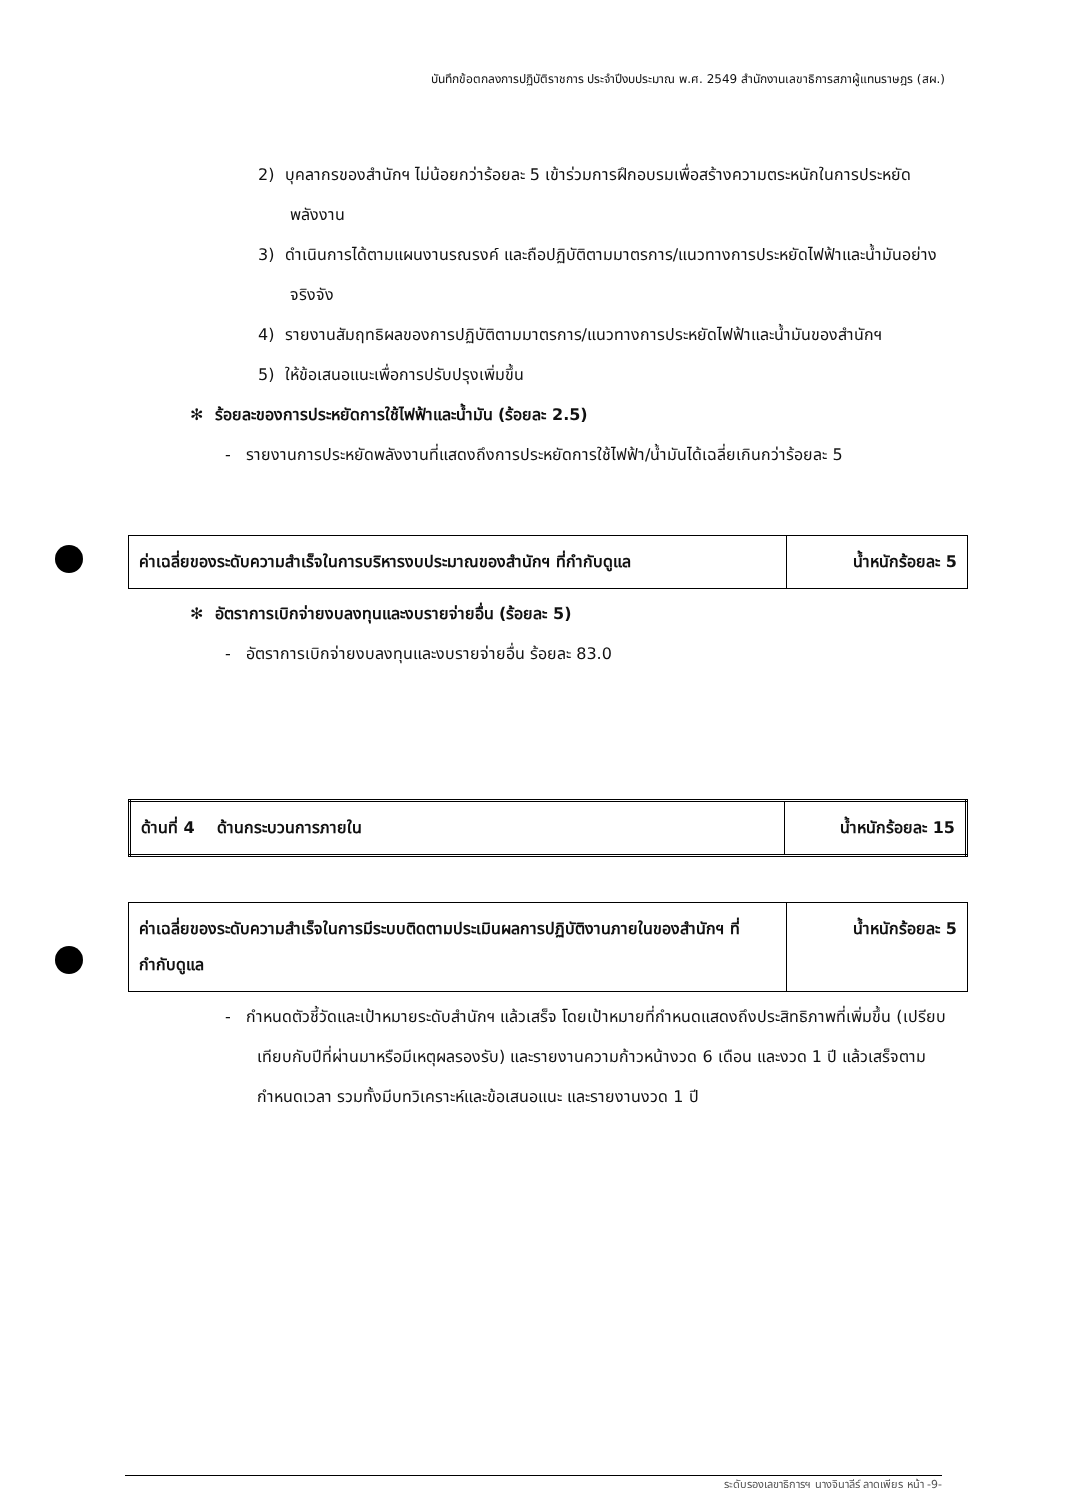บันทึกข้อตกลงการปฏิบัติราชการ ประจำปีงบประมาณ พ.ศ. 2549 สำนักงานเลขาธิการสภาผู้แทนราษฎร (สผ.)
2) บุคลากรของสำนักฯ ไม่น้อยกว่าร้อยละ 5 เข้าร่วมการฝึกอบรมเพื่อสร้างความตระหนักในการประหยัดพลังงาน
3) ดำเนินการได้ตามแผนงานรณรงค์ และถือปฏิบัติตามมาตรการ/แนวทางการประหยัดไฟฟ้าและน้ำมันอย่างจริงจัง
4) รายงานสัมฤทธิผลของการปฏิบัติตามมาตรการ/แนวทางการประหยัดไฟฟ้าและน้ำมันของสำนักฯ
5) ให้ข้อเสนอแนะเพื่อการปรับปรุงเพิ่มขึ้น
✻ ร้อยละของการประหยัดการใช้ไฟฟ้าและน้ำมัน (ร้อยละ 2.5)
- รายงานการประหยัดพลังงานที่แสดงถึงการประหยัดการใช้ไฟฟ้า/น้ำมันได้เฉลี่ยเกินกว่าร้อยละ 5
| ค่าเฉลี่ยของระดับความสำเร็จในการบริหารงบประมาณของสำนักฯ ที่กำกับดูแล | น้ำหนักร้อยละ 5 |
✻ อัตราการเบิกจ่ายงบลงทุนและงบรายจ่ายอื่น (ร้อยละ 5)
- อัตราการเบิกจ่ายงบลงทุนและงบรายจ่ายอื่น ร้อยละ 83.0
| ด้านที่ 4 ด้านกระบวนการภายใน | น้ำหนักร้อยละ 15 |
| ค่าเฉลี่ยของระดับความสำเร็จในการมีระบบติดตามประเมินผลการปฏิบัติงานภายในของสำนักฯ ที่กำกับดูแล | น้ำหนักร้อยละ 5 |
- กำหนดตัวชี้วัดและเป้าหมายระดับสำนักฯ แล้วเสร็จ โดยเป้าหมายที่กำหนดแสดงถึงประสิทธิภาพที่เพิ่มขึ้น (เปรียบเทียบกับปีที่ผ่านมาหรือมีเหตุผลรองรับ) และรายงานความก้าวหน้างวด 6 เดือน และงวด 1 ปี แล้วเสร็จตามกำหนดเวลา รวมทั้งมีบทวิเคราะห์และข้อเสนอแนะ และรายงานงวด 1 ปี
ระดับรองเลขาธิการฯ นางจินาลีร์ ลาดเพียร หน้า -9-